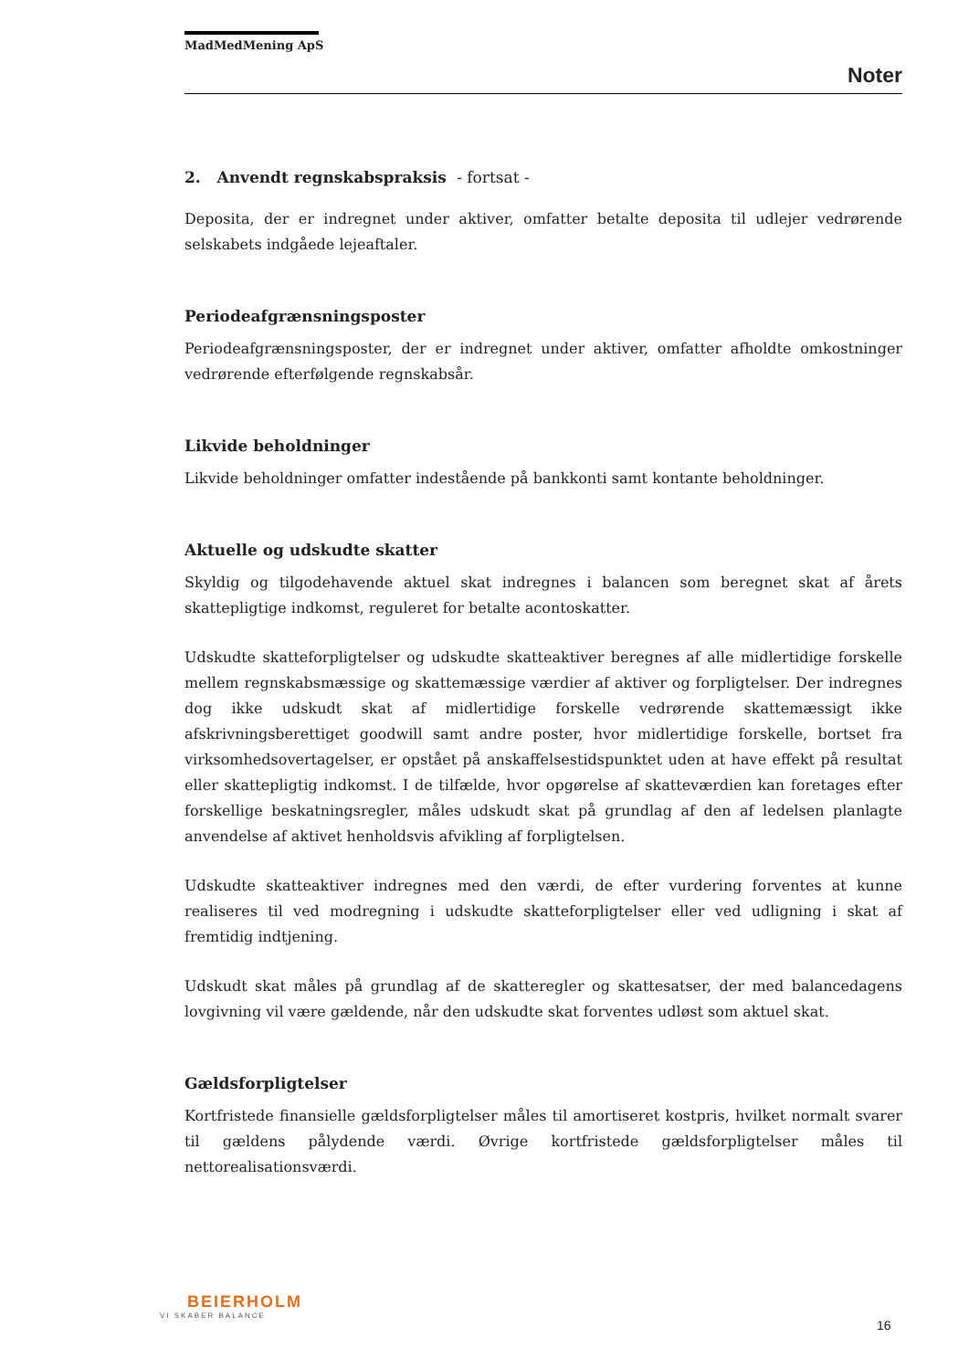MadMedMening ApS
Noter
2. Anvendt regnskabspraksis - fortsat -
Deposita, der er indregnet under aktiver, omfatter betalte deposita til udlejer vedrørende selskabets indgåede lejeaftaler.
Periodeafgrænsningsposter
Periodeafgrænsningsposter, der er indregnet under aktiver, omfatter afholdte omkostninger vedrørende efterfølgende regnskabsår.
Likvide beholdninger
Likvide beholdninger omfatter indestående på bankkonti samt kontante beholdninger.
Aktuelle og udskudte skatter
Skyldig og tilgodehavende aktuel skat indregnes i balancen som beregnet skat af årets skattepligtige indkomst, reguleret for betalte acontoskatter.
Udskudte skatteforpligtelser og udskudte skatteaktiver beregnes af alle midlertidige forskelle mellem regnskabsmæssige og skattemæssige værdier af aktiver og forpligtelser. Der indregnes dog ikke udskudt skat af midlertidige forskelle vedrørende skattemæssigt ikke afskrivningsberettiget goodwill samt andre poster, hvor midlertidige forskelle, bortset fra virksomhedsovertagelser, er opstået på anskaffelsestidspunktet uden at have effekt på resultat eller skattepligtig indkomst. I de tilfælde, hvor opgørelse af skatteværdien kan foretages efter forskellige beskatningsregler, måles udskudt skat på grundlag af den af ledelsen planlagte anvendelse af aktivet henholdsvis afvikling af forpligtelsen.
Udskudte skatteaktiver indregnes med den værdi, de efter vurdering forventes at kunne realiseres til ved modregning i udskudte skatteforpligtelser eller ved udligning i skat af fremtidig indtjening.
Udskudt skat måles på grundlag af de skatteregler og skattesatser, der med balancedagens lovgivning vil være gældende, når den udskudte skat forventes udløst som aktuel skat.
Gældsforpligtelser
Kortfristede finansielle gældsforpligtelser måles til amortiseret kostpris, hvilket normalt svarer til gældens pålydende værdi. Øvrige kortfristede gældsforpligtelser måles til nettorealisationsværdi.
BEIERHOLM
VI SKABER BALANCE
16